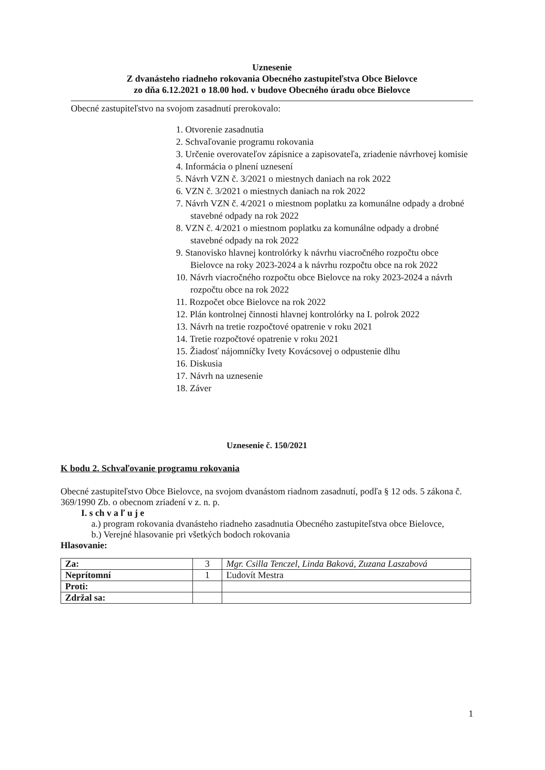Uznesenie
Z dvanásteho riadneho rokovania Obecného zastupiteľstva Obce Bielovce
zo dňa 6.12.2021 o 18.00 hod. v budove Obecného úradu obce Bielovce
Obecné zastupiteľstvo na svojom zasadnutí prerokovalo:
1. Otvorenie zasadnutia
2. Schvaľovanie programu rokovania
3. Určenie overovateľov zápisnice a zapisovateľa, zriadenie návrhovej komisie
4. Informácia o plnení uznesení
5. Návrh VZN č. 3/2021 o miestnych daniach na rok 2022
6. VZN č. 3/2021 o miestnych daniach na rok 2022
7. Návrh VZN č. 4/2021 o miestnom poplatku za komunálne odpady a drobné stavebné odpady na rok 2022
8. VZN č. 4/2021 o miestnom poplatku za komunálne odpady a drobné stavebné odpady na rok 2022
9. Stanovisko hlavnej kontrolórky k návrhu viacročného rozpočtu obce Bielovce na roky 2023-2024 a k návrhu rozpočtu obce na rok 2022
10. Návrh viacročného rozpočtu obce Bielovce na roky 2023-2024 a návrh rozpočtu obce na rok 2022
11. Rozpočet obce Bielovce na rok 2022
12. Plán kontrolnej činnosti hlavnej kontrolórky na I. polrok 2022
13. Návrh na tretie rozpočtové opatrenie v roku 2021
14. Tretie rozpočtové opatrenie v roku 2021
15. Žiadosť nájomníčky Ivety Kovácsovej o odpustenie dlhu
16. Diskusia
17. Návrh na uznesenie
18. Záver
Uznesenie č. 150/2021
K bodu 2. Schvaľovanie programu rokovania
Obecné zastupiteľstvo Obce Bielovce, na svojom dvanástom riadnom zasadnutí, podľa § 12 ods. 5 zákona č. 369/1990 Zb. o obecnom zriadení v z. n. p.
I. s ch v a ľ u j e
a.) program rokovania dvanásteho riadneho zasadnutia Obecného zastupiteľstva obce Bielovce,
b.) Verejné hlasovanie pri všetkých bodoch rokovania
Hlasovanie:
| Za: | 3 | Mgr. Csilla Tenczel, Linda Baková, Zuzana Laszabová |
| Neprítomní | 1 | Ľudovít Mestra |
| Proti: | | |
| Zdržal sa: | | |
1